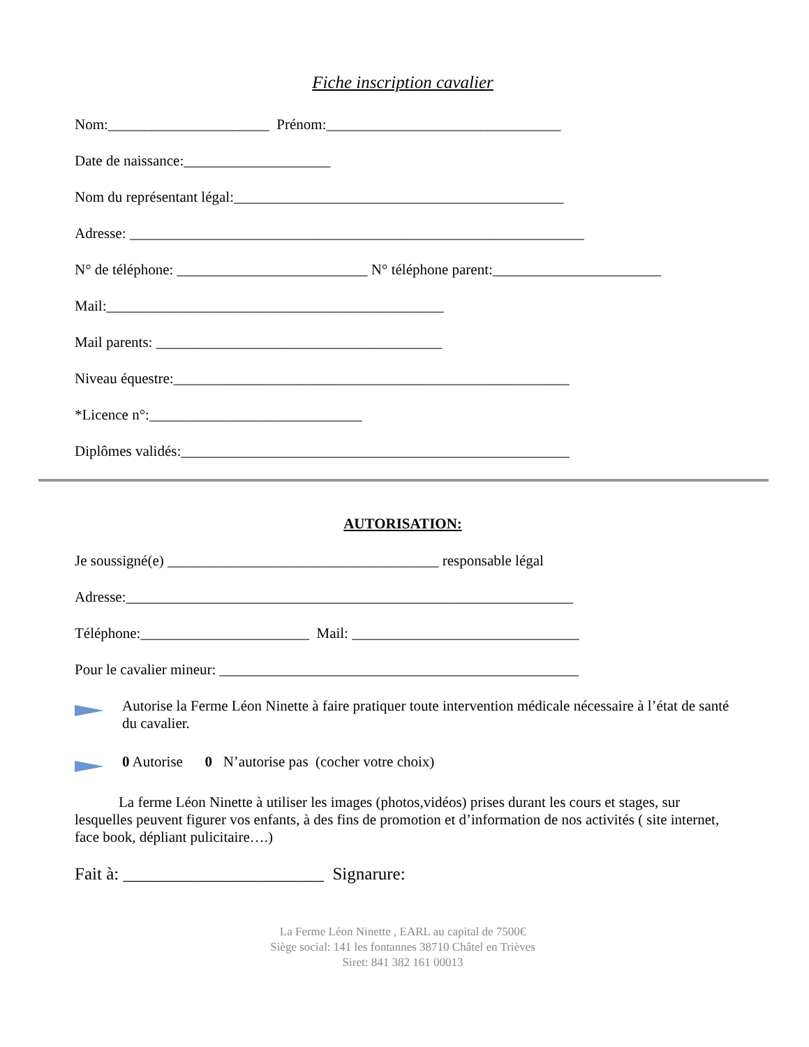Fiche inscription cavalier
Nom:______________________ Prénom:________________________________
Date de naissance:____________________
Nom du représentant légal:_____________________________________________
Adresse: ______________________________________________________________
N° de téléphone: __________________________ N° téléphone parent:_______________________
Mail:______________________________________________
Mail parents: _______________________________________
Niveau équestre:______________________________________________________
*Licence n°:_____________________________
Diplômes validés:_____________________________________________________
AUTORISATION:
Je soussigné(e) _____________________________________ responsable légal
Adresse:_____________________________________________________________
Téléphone:_______________________ Mail: _______________________________
Pour le cavalier mineur: _________________________________________________
Autorise la Ferme Léon Ninette à faire pratiquer toute intervention médicale nécessaire à l’état de santé du cavalier.
0 Autorise 0 N’autorise pas (cocher votre choix)
La ferme Léon Ninette à utiliser les images (photos,vidéos) prises durant les cours et stages, sur lesquelles peuvent figurer vos enfants, à des fins de promotion et d’information de nos activités ( site internet, face book, dépliant pulicitaire….)
Fait à: _______________________ Signarure:
La Ferme Léon Ninette , EARL au capital de 7500€
Siège social: 141 les fontannes 38710 Châtel en Trièves
Siret: 841 382 161 00013